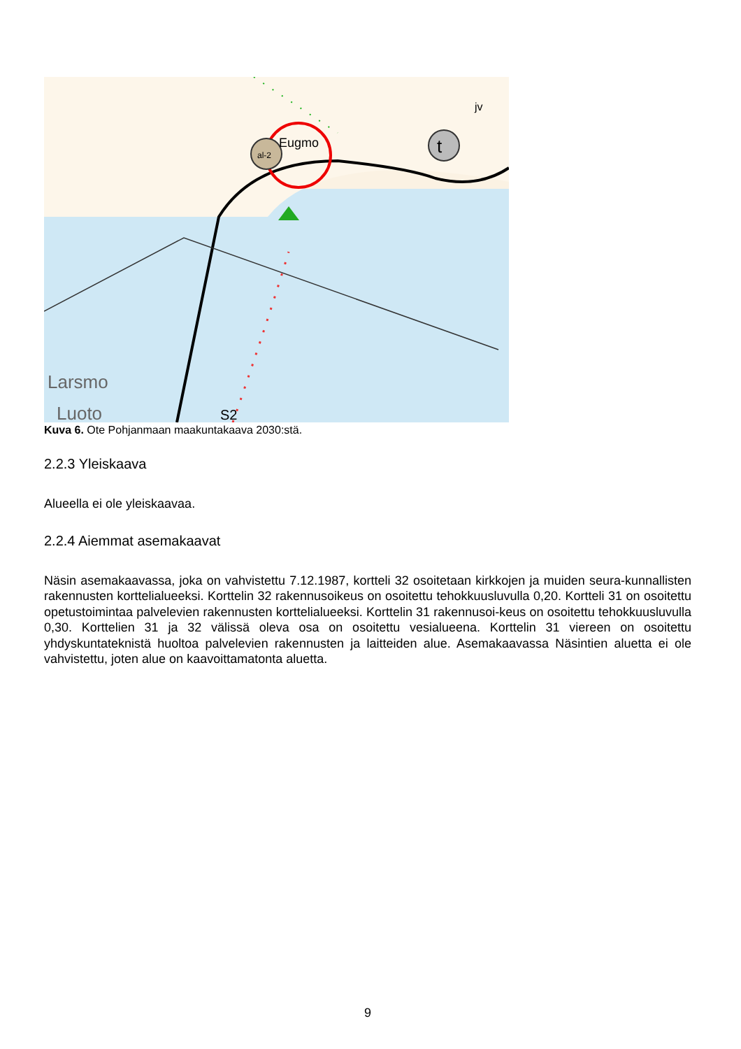Larsmo
Luoto
Eugmo
S2
t
al-2
jv
Kuva 6. Ote Pohjanmaan maakuntakaava 2030:stä.
2.2.3 Yleiskaava
Alueella ei ole yleiskaavaa.
2.2.4 Aiemmat asemakaavat
Näsin asemakaavassa, joka on vahvistettu 7.12.1987, kortteli 32 osoitetaan kirkkojen ja muiden seura-kunnallisten rakennusten korttelialueeksi. Korttelin 32 rakennusoikeus on osoitettu tehokkuusluvulla 0,20. Kortteli 31 on osoitettu opetustoimintaa palvelevien rakennusten korttelialueeksi. Korttelin 31 rakennusoi-keus on osoitettu tehokkuusluvulla 0,30. Korttelien 31 ja 32 välissä oleva osa on osoitettu vesialueena. Korttelin 31 viereen on osoitettu yhdyskuntateknistä huoltoa palvelevien rakennusten ja laitteiden alue. Asemakaavassa Näsintien aluetta ei ole vahvistettu, joten alue on kaavoittamatonta aluetta.
9